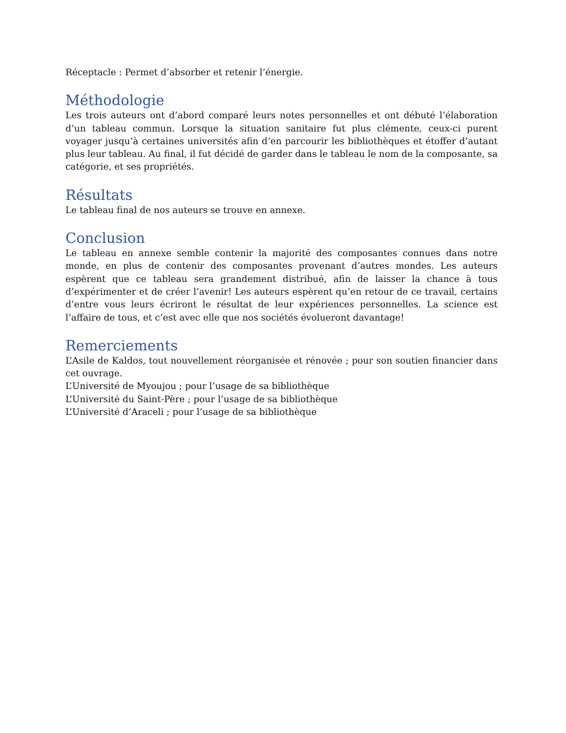Réceptacle : Permet d’absorber et retenir l’énergie.
Méthodologie
Les trois auteurs ont d’abord comparé leurs notes personnelles et ont débuté l’élaboration d’un tableau commun. Lorsque la situation sanitaire fut plus clémente, ceux-ci purent voyager jusqu’à certaines universités afin d’en parcourir les bibliothèques et étoffer d’autant plus leur tableau. Au final, il fut décidé de garder dans le tableau le nom de la composante, sa catégorie, et ses propriétés.
Résultats
Le tableau final de nos auteurs se trouve en annexe.
Conclusion
Le tableau en annexe semble contenir la majorité des composantes connues dans notre monde, en plus de contenir des composantes provenant d’autres mondes. Les auteurs espèrent que ce tableau sera grandement distribué, afin de laisser la chance à tous d’expérimenter et de créer l’avenir! Les auteurs espèrent qu’en retour de ce travail, certains d’entre vous leurs écriront le résultat de leur expériences personnelles. La science est l’affaire de tous, et c’est avec elle que nos sociétés évolueront davantage!
Remerciements
L’Asile de Kaldos, tout nouvellement réorganisée et rénovée ; pour son soutien financier dans cet ouvrage.
L’Université de Myoujou ; pour l’usage de sa bibliothèque
L’Université du Saint-Père ; pour l’usage de sa bibliothèque
L’Université d’Araceli ; pour l’usage de sa bibliothèque